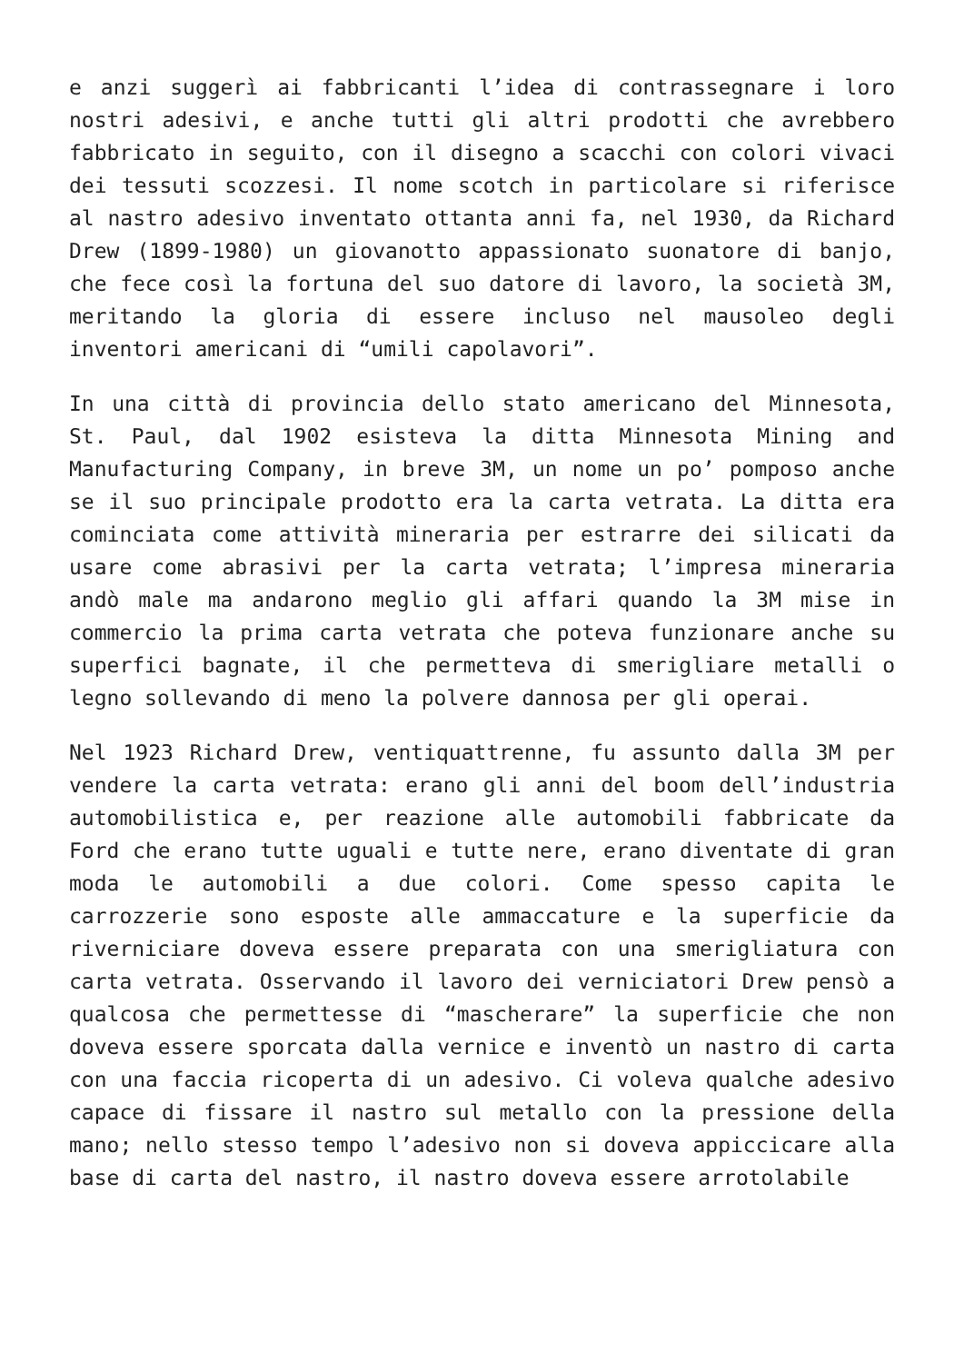e anzi suggerì ai fabbricanti l’idea di contrassegnare i loro nostri adesivi, e anche tutti gli altri prodotti che avrebbero fabbricato in seguito, con il disegno a scacchi con colori vivaci dei tessuti scozzesi. Il nome scotch in particolare si riferisce al nastro adesivo inventato ottanta anni fa, nel 1930, da Richard Drew (1899-1980) un giovanotto appassionato suonatore di banjo, che fece così la fortuna del suo datore di lavoro, la società 3M, meritando la gloria di essere incluso nel mausoleo degli inventori americani di “umili capolavori”.
In una città di provincia dello stato americano del Minnesota, St. Paul, dal 1902 esisteva la ditta Minnesota Mining and Manufacturing Company, in breve 3M, un nome un po’ pomposo anche se il suo principale prodotto era la carta vetrata. La ditta era cominciata come attività mineraria per estrarre dei silicati da usare come abrasivi per la carta vetrata; l’impresa mineraria andò male ma andarono meglio gli affari quando la 3M mise in commercio la prima carta vetrata che poteva funzionare anche su superfici bagnate, il che permetteva di smerigliare metalli o legno sollevando di meno la polvere dannosa per gli operai.
Nel 1923 Richard Drew, ventiquattrenne, fu assunto dalla 3M per vendere la carta vetrata: erano gli anni del boom dell’industria automobilistica e, per reazione alle automobili fabbricate da Ford che erano tutte uguali e tutte nere, erano diventate di gran moda le automobili a due colori. Come spesso capita le carrozzerie sono esposte alle ammaccature e la superficie da riverniciare doveva essere preparata con una smerigliatura con carta vetrata. Osservando il lavoro dei verniciatori Drew pensò a qualcosa che permettesse di “mascherare” la superficie che non doveva essere sporcata dalla vernice e inventò un nastro di carta con una faccia ricoperta di un adesivo. Ci voleva qualche adesivo capace di fissare il nastro sul metallo con la pressione della mano; nello stesso tempo l’adesivo non si doveva appiccicare alla base di carta del nastro, il nastro doveva essere arrotolabile